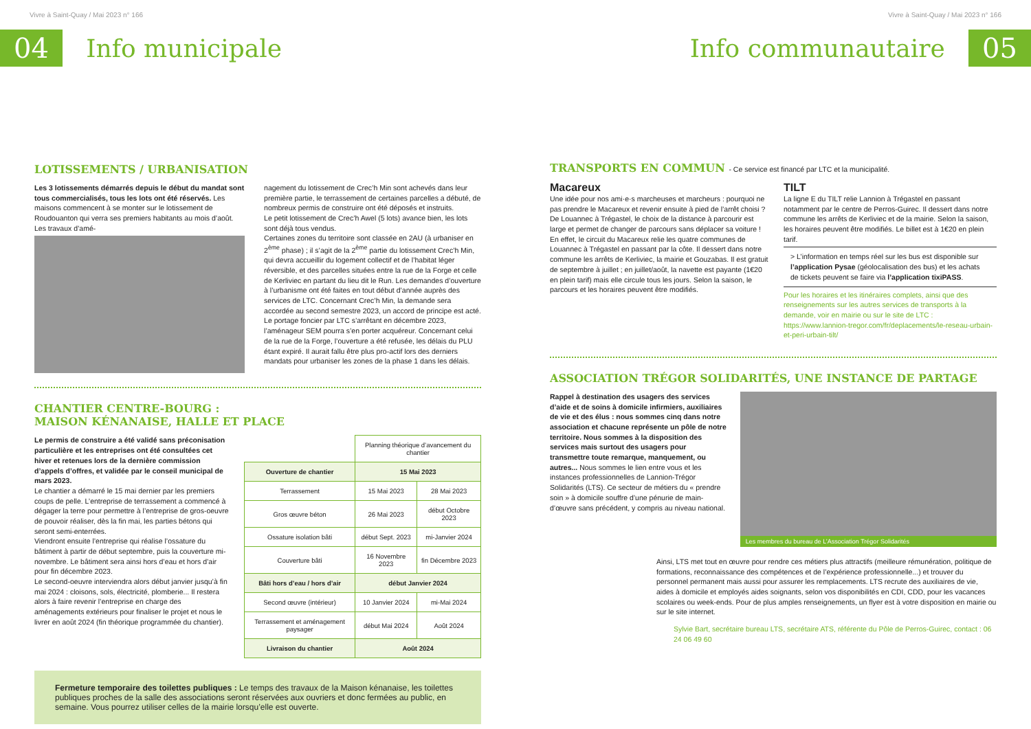Vivre à Saint-Quay / Mai 2023 n° 166
04 Info municipale
LOTISSEMENTS / URBANISATION
Les 3 lotissements démarrés depuis le début du mandat sont tous commercialisés, tous les lots ont été réservés. Les maisons commencent à se monter sur le lotissement de Roudouanton qui verra ses premiers habitants au mois d’août. Les travaux d’amé-
nagement du lotissement de Crec’h Min sont achevés dans leur première partie, le terrassement de certaines parcelles a débuté, de nombreux permis de construire ont été déposés et instruits.
Le petit lotissement de Crec’h Awel (5 lots) avance bien, les lots sont déjà tous vendus.
Certaines zones du territoire sont classée en 2AU (à urbaniser en 2<sup>ème</sup> phase) ; il s’agit de la 2<sup>ème</sup> partie du lotissement Crec’h Min, qui devra accueillir du logement collectif et de l’habitat léger réversible, et des parcelles situées entre la rue de la Forge et celle de Kerliviec en partant du lieu dit le Run. Les demandes d’ouverture à l’urbanisme ont été faites en tout début d’année auprès des services de LTC. Concernant Crec’h Min, la demande sera accordée au second semestre 2023, un accord de principe est acté. Le portage foncier par LTC s’arrêtant en décembre 2023, l’aménageur SEM pourra s’en porter acquéreur. Concernant celui de la rue de la Forge, l’ouverture a été refusée, les délais du PLU étant expiré. Il aurait fallu être plus pro-actif lors des derniers mandats pour urbaniser les zones de la phase 1 dans les délais.
CHANTIER CENTRE-BOURG :
MAISON KÉNANAISE, HALLE ET PLACE
Le permis de construire a été validé sans préconisation particulière et les entreprises ont été consultées cet hiver et retenues lors de la dernière commission d’appels d’offres, et validée par le conseil municipal de mars 2023.
Le chantier a démarré le 15 mai dernier par les premiers coups de pelle. L’entreprise de terrassement a commencé à dégager la terre pour permettre à l’entreprise de gros-oeuvre de pouvoir réaliser, dès la fin mai, les parties bétons qui seront semi-enterrées.
Viendront ensuite l’entreprise qui réalise l’ossature du bâtiment à partir de début septembre, puis la couverture mi-novembre. Le bâtiment sera ainsi hors d’eau et hors d’air pour fin décembre 2023.
Le second-oeuvre interviendra alors début janvier jusqu’à fin mai 2024 : cloisons, sols, électricité, plomberie... Il restera alors à faire revenir l’entreprise en charge des aménagements extérieurs pour finaliser le projet et nous le livrer en août 2024 (fin théorique programmée du chantier).
| | Planning théorique d’avancement du chantier | |
| Ouverture de chantier | 15 Mai 2023 | |
| Terrassement | 15 Mai 2023 | 28 Mai 2023 |
| Gros œuvre béton | 26 Mai 2023 | début Octobre 2023 |
| Ossature isolation bâti | début Sept. 2023 | mi-Janvier 2024 |
| Couverture bâti | 16 Novembre 2023 | fin Décembre 2023 |
| Bâti hors d’eau / hors d’air | début Janvier 2024 | |
| Second œuvre (intérieur) | 10 Janvier 2024 | mi-Mai 2024 |
| Terrassement et aménagement paysager | début Mai 2024 | Août 2024 |
| Livraison du chantier | Août 2024 | |
Fermeture temporaire des toilettes publiques : Le temps des travaux de la Maison kénanaise, les toilettes publiques proches de la salle des associations seront réservées aux ouvriers et donc fermées au public, en semaine. Vous pourrez utiliser celles de la mairie lorsqu’elle est ouverte.
Vivre à Saint-Quay / Mai 2023 n° 166
Info communautaire 05
TRANSPORTS EN COMMUN - Ce service est financé par LTC et la municipalité.
Macareux
Une idée pour nos ami·e·s marcheuses et marcheurs : pourquoi ne pas prendre le Macareux et revenir ensuite à pied de l’arrêt choisi ? De Louannec à Trégastel, le choix de la distance à parcourir est large et permet de changer de parcours sans déplacer sa voiture ! En effet, le circuit du Macareux relie les quatre communes de Louannec à Trégastel en passant par la côte. Il dessert dans notre commune les arrêts de Kerliviec, la mairie et Gouzabas. Il est gratuit de septembre à juillet ; en juillet/août, la navette est payante (1€20 en plein tarif) mais elle circule tous les jours. Selon la saison, le parcours et les horaires peuvent être modifiés.
TILT
La ligne E du TILT relie Lannion à Trégastel en passant notamment par le centre de Perros-Guirec. Il dessert dans notre commune les arrêts de Kerliviec et de la mairie. Selon la saison, les horaires peuvent être modifiés. Le billet est à 1€20 en plein tarif.
> L’information en temps réel sur les bus est disponible sur l’application Pysae (géolocalisation des bus) et les achats de tickets peuvent se faire via l’application tixiPASS.
Pour les horaires et les itinéraires complets, ainsi que des renseignements sur les autres services de transports à la demande, voir en mairie ou sur le site de LTC : https://www.lannion-tregor.com/fr/deplacements/le-reseau-urbain-et-peri-urbain-tilt/
ASSOCIATION TRÉGOR SOLIDARITÉS, UNE INSTANCE DE PARTAGE
Rappel à destination des usagers des services d’aide et de soins à domicile infirmiers, auxiliaires de vie et des élus : nous sommes cinq dans notre association et chacune représente un pôle de notre territoire. Nous sommes à la disposition des services mais surtout des usagers pour transmettre toute remarque, manquement, ou autres... Nous sommes le lien entre vous et les instances professionnelles de Lannion-Trégor Solidarités (LTS). Ce secteur de métiers du « prendre soin » à domicile souffre d’une pénurie de main-d’œuvre sans précédent, y compris au niveau national.
Les membres du bureau de L’Association Trégor Solidarités
Ainsi, LTS met tout en œuvre pour rendre ces métiers plus attractifs (meilleure rémunération, politique de formations, reconnaissance des compétences et de l’expérience professionnelle...) et trouver du personnel permanent mais aussi pour assurer les remplacements. LTS recrute des auxiliaires de vie, aides à domicile et employés aides soignants, selon vos disponibilités en CDI, CDD, pour les vacances scolaires ou week-ends. Pour de plus amples renseignements, un flyer est à votre disposition en mairie ou sur le site internet.
Sylvie Bart, secrétaire bureau LTS, secrétaire ATS, référente du Pôle de Perros-Guirec, contact : 06 24 06 49 60